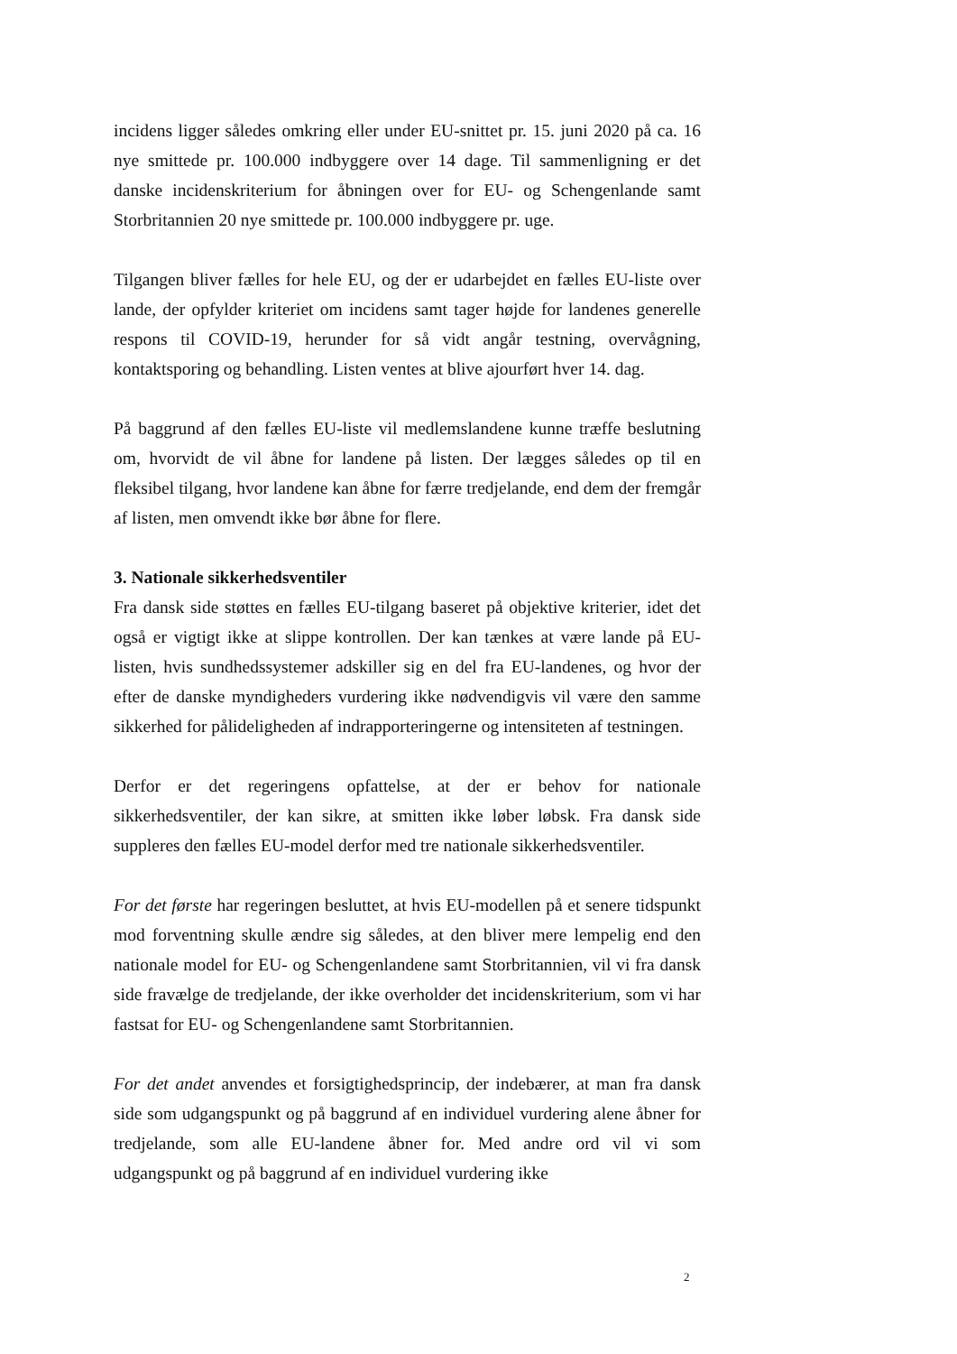incidens ligger således omkring eller under EU-snittet pr. 15. juni 2020 på ca. 16 nye smittede pr. 100.000 indbyggere over 14 dage. Til sammenligning er det danske incidenskriterium for åbningen over for EU- og Schengenlande samt Storbritannien 20 nye smittede pr. 100.000 indbyggere pr. uge.
Tilgangen bliver fælles for hele EU, og der er udarbejdet en fælles EU-liste over lande, der opfylder kriteriet om incidens samt tager højde for landenes generelle respons til COVID-19, herunder for så vidt angår testning, overvågning, kontaktsporing og behandling. Listen ventes at blive ajourført hver 14. dag.
På baggrund af den fælles EU-liste vil medlemslandene kunne træffe beslutning om, hvorvidt de vil åbne for landene på listen. Der lægges således op til en fleksibel tilgang, hvor landene kan åbne for færre tredjelande, end dem der fremgår af listen, men omvendt ikke bør åbne for flere.
3. Nationale sikkerhedsventiler
Fra dansk side støttes en fælles EU-tilgang baseret på objektive kriterier, idet det også er vigtigt ikke at slippe kontrollen. Der kan tænkes at være lande på EU-listen, hvis sundhedssystemer adskiller sig en del fra EU-landenes, og hvor der efter de danske myndigheders vurdering ikke nødvendigvis vil være den samme sikkerhed for pålideligheden af indrapporteringerne og intensiteten af testningen.
Derfor er det regeringens opfattelse, at der er behov for nationale sikkerhedsventiler, der kan sikre, at smitten ikke løber løbsk. Fra dansk side suppleres den fælles EU-model derfor med tre nationale sikkerhedsventiler.
For det første har regeringen besluttet, at hvis EU-modellen på et senere tidspunkt mod forventning skulle ændre sig således, at den bliver mere lempelig end den nationale model for EU- og Schengenlandene samt Storbritannien, vil vi fra dansk side fravælge de tredjelande, der ikke overholder det incidenskriterium, som vi har fastsat for EU- og Schengenlandene samt Storbritannien.
For det andet anvendes et forsigtighedsprincip, der indebærer, at man fra dansk side som udgangspunkt og på baggrund af en individuel vurdering alene åbner for tredjelande, som alle EU-landene åbner for. Med andre ord vil vi som udgangspunkt og på baggrund af en individuel vurdering ikke
2